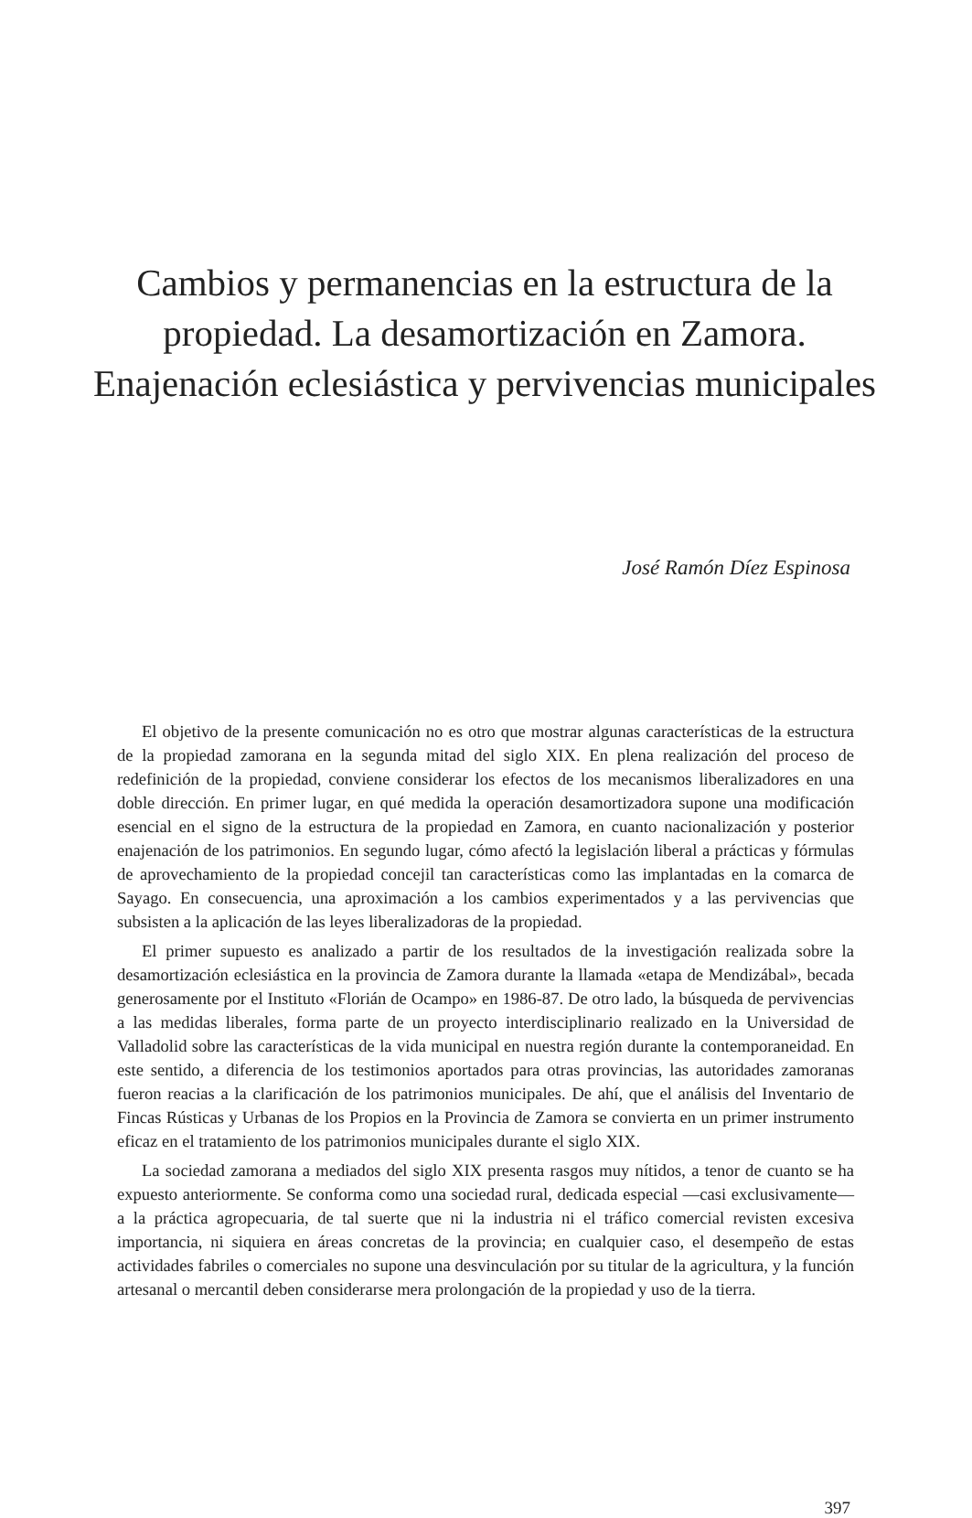Cambios y permanencias en la estructura de la propiedad. La desamortización en Zamora. Enajenación eclesiástica y pervivencias municipales
José Ramón Díez Espinosa
El objetivo de la presente comunicación no es otro que mostrar algunas características de la estructura de la propiedad zamorana en la segunda mitad del siglo XIX. En plena realización del proceso de redefinición de la propiedad, conviene considerar los efectos de los mecanismos liberalizadores en una doble dirección. En primer lugar, en qué medida la operación desamortizadora supone una modificación esencial en el signo de la estructura de la propiedad en Zamora, en cuanto nacionalización y posterior enajenación de los patrimonios. En segundo lugar, cómo afectó la legislación liberal a prácticas y fórmulas de aprovechamiento de la propiedad concejil tan características como las implantadas en la comarca de Sayago. En consecuencia, una aproximación a los cambios experimentados y a las pervivencias que subsisten a la aplicación de las leyes liberalizadoras de la propiedad.
El primer supuesto es analizado a partir de los resultados de la investigación realizada sobre la desamortización eclesiástica en la provincia de Zamora durante la llamada «etapa de Mendizábal», becada generosamente por el Instituto «Florián de Ocampo» en 1986-87. De otro lado, la búsqueda de pervivencias a las medidas liberales, forma parte de un proyecto interdisciplinario realizado en la Universidad de Valladolid sobre las características de la vida municipal en nuestra región durante la contemporaneidad. En este sentido, a diferencia de los testimonios aportados para otras provincias, las autoridades zamoranas fueron reacias a la clarificación de los patrimonios municipales. De ahí, que el análisis del Inventario de Fincas Rústicas y Urbanas de los Propios en la Provincia de Zamora se convierta en un primer instrumento eficaz en el tratamiento de los patrimonios municipales durante el siglo XIX.
La sociedad zamorana a mediados del siglo XIX presenta rasgos muy nítidos, a tenor de cuanto se ha expuesto anteriormente. Se conforma como una sociedad rural, dedicada especial —casi exclusivamente— a la práctica agropecuaria, de tal suerte que ni la industria ni el tráfico comercial revisten excesiva importancia, ni siquiera en áreas concretas de la provincia; en cualquier caso, el desempeño de estas actividades fabriles o comerciales no supone una desvinculación por su titular de la agricultura, y la función artesanal o mercantil deben considerarse mera prolongación de la propiedad y uso de la tierra.
397